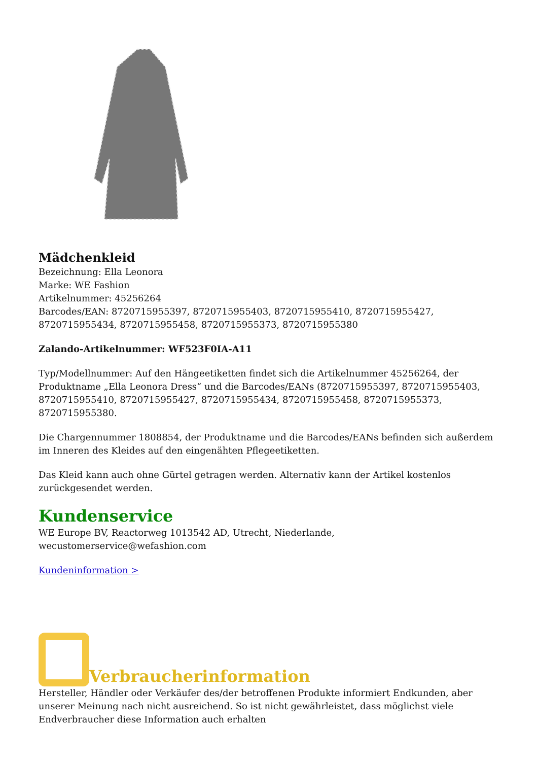Mädchenkleid
Bezeichnung: Ella Leonora
Marke: WE Fashion
Artikelnummer: 45256264
Barcodes/EAN: 8720715955397, 8720715955403, 8720715955410, 8720715955427, 8720715955434, 8720715955458, 8720715955373, 8720715955380
Zalando-Artikelnummer: WF523F0IA-A11
Typ/Modellnummer: Auf den Hängeetiketten findet sich die Artikelnummer 45256264, der Produktname „Ella Leonora Dress“ und die Barcodes/EANs (8720715955397, 8720715955403, 8720715955410, 8720715955427, 8720715955434, 8720715955458, 8720715955373, 8720715955380.
Die Chargennummer 1808854, der Produktname und die Barcodes/EANs befinden sich außerdem im Inneren des Kleides auf den eingenähten Pflegeetiketten.
Das Kleid kann auch ohne Gürtel getragen werden. Alternativ kann der Artikel kostenlos zurückgesendet werden.
Kundenservice
WE Europe BV, Reactorweg 1013542 AD, Utrecht, Niederlande, wecustomerservice@wefashion.com
Kundeninformation >
Verbraucherinformation
Hersteller, Händler oder Verkäufer des/der betroffenen Produkte informiert Endkunden, aber unserer Meinung nach nicht ausreichend. So ist nicht gewährleistet, dass möglichst viele Endverbraucher diese Information auch erhalten